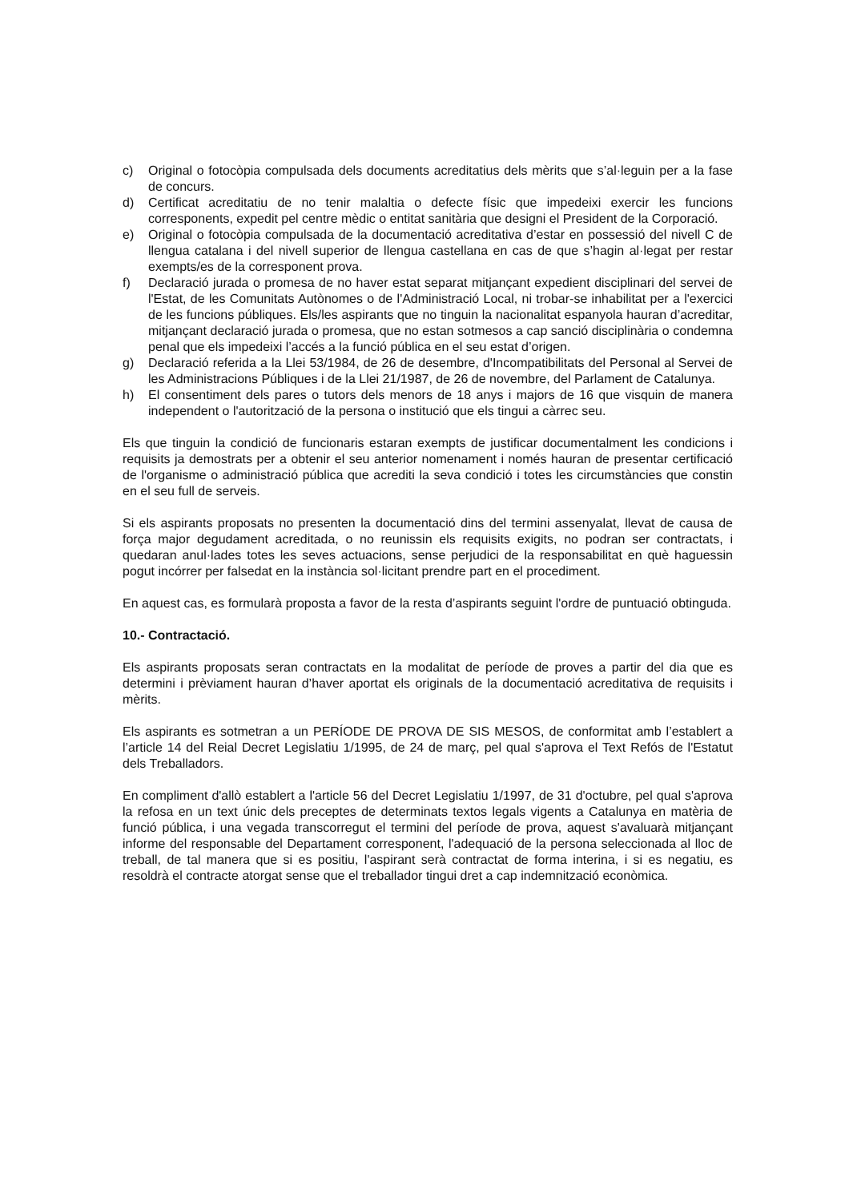c) Original o fotocòpia compulsada dels documents acreditatius dels mèrits que s’al·leguin per a la fase de concurs.
d) Certificat acreditatiu de no tenir malaltia o defecte físic que impedeixi exercir les funcions corresponents, expedit pel centre mèdic o entitat sanitària que designi el President de la Corporació.
e) Original o fotocòpia compulsada de la documentació acreditativa d’estar en possessió del nivell C de llengua catalana i del nivell superior de llengua castellana en cas de que s’hagin al·legat per restar exempts/es de la corresponent prova.
f) Declaració jurada o promesa de no haver estat separat mitjançant expedient disciplinari del servei de l'Estat, de les Comunitats Autònomes o de l'Administració Local, ni trobar-se inhabilitat per a l'exercici de les funcions públiques. Els/les aspirants que no tinguin la nacionalitat espanyola hauran d’acreditar, mitjançant declaració jurada o promesa, que no estan sotmesos a cap sanció disciplinària o condemna penal que els impedeixi l’accés a la funció pública en el seu estat d’origen.
g) Declaració referida a la Llei 53/1984, de 26 de desembre, d'Incompatibilitats del Personal al Servei de les Administracions Públiques i de la Llei 21/1987, de 26 de novembre, del Parlament de Catalunya.
h) El consentiment dels pares o tutors dels menors de 18 anys i majors de 16 que visquin de manera independent o l'autorització de la persona o institució que els tingui a càrrec seu.
Els que tinguin la condició de funcionaris estaran exempts de justificar documentalment les condicions i requisits ja demostrats per a obtenir el seu anterior nomenament i només hauran de presentar certificació de l'organisme o administració pública que acrediti la seva condició i totes les circumstàncies que constin en el seu full de serveis.
Si els aspirants proposats no presenten la documentació dins del termini assenyalat, llevat de causa de força major degudament acreditada, o no reunissin els requisits exigits, no podran ser contractats, i quedaran anul·lades totes les seves actuacions, sense perjudici de la responsabilitat en què haguessin pogut incórrer per falsedat en la instància sol·licitant prendre part en el procediment.
En aquest cas, es formularà proposta a favor de la resta d’aspirants seguint l'ordre de puntuació obtinguda.
10.- Contractació.
Els aspirants proposats seran contractats en la modalitat de període de proves a partir del dia que es determini i prèviament hauran d’haver aportat els originals de la documentació acreditativa de requisits i mèrits.
Els aspirants es sotmetran a un PERÍODE DE PROVA DE SIS MESOS, de conformitat amb l’establert a l’article 14 del Reial Decret Legislatiu 1/1995, de 24 de març, pel qual s'aprova el Text Refós de l'Estatut dels Treballadors.
En compliment d'allò establert a l'article 56 del Decret Legislatiu 1/1997, de 31 d'octubre, pel qual s'aprova la refosa en un text únic dels preceptes de determinats textos legals vigents a Catalunya en matèria de funció pública, i una vegada transcorregut el termini del període de prova, aquest s'avaluarà mitjançant informe del responsable del Departament corresponent, l'adequació de la persona seleccionada al lloc de treball, de tal manera que si es positiu, l'aspirant serà contractat de forma interina, i si es negatiu, es resoldrà el contracte atorgat sense que el treballador tingui dret a cap indemnització econòmica.